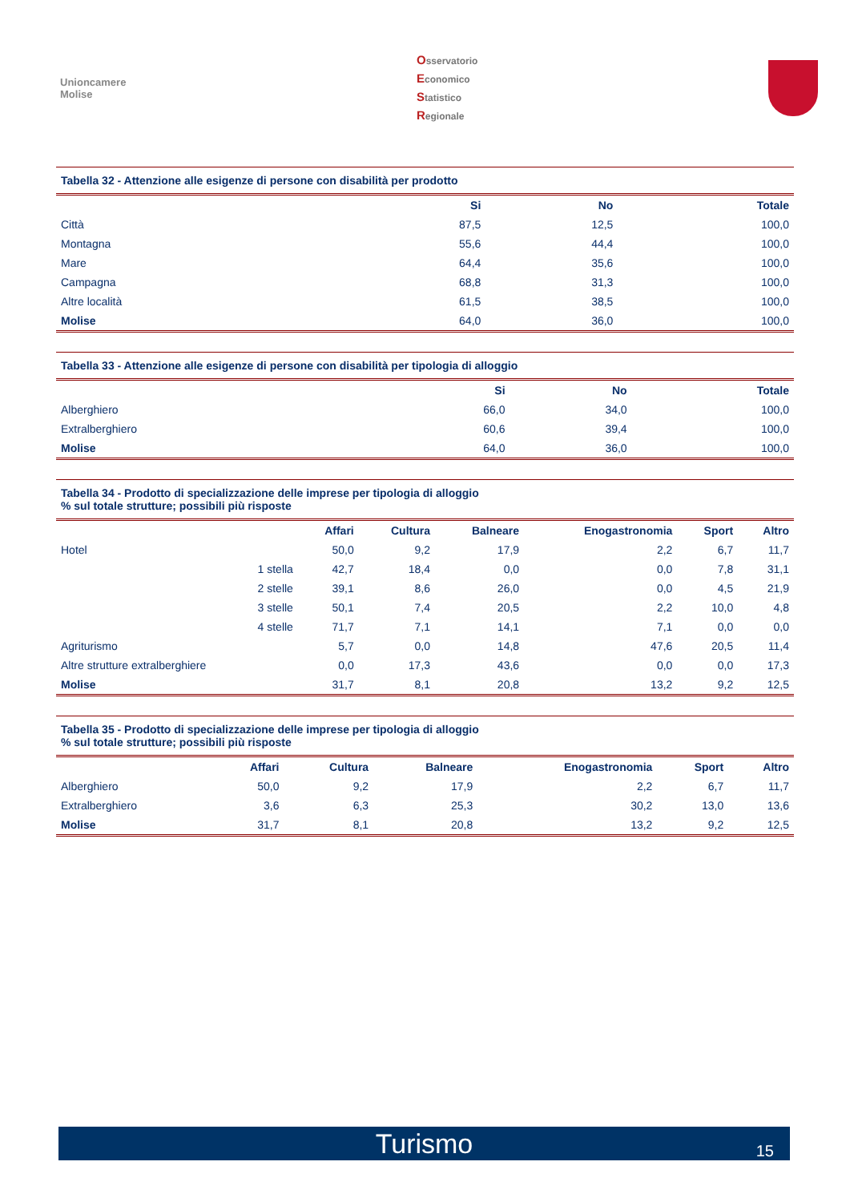Unioncamere
Molise
Osservatorio
Economico
Statistico
Regionale
Tabella 32 - Attenzione alle esigenze di persone con disabilità per prodotto
| | Si | No | Totale |
| --- | --- | --- | --- |
| Città | 87,5 | 12,5 | 100,0 |
| Montagna | 55,6 | 44,4 | 100,0 |
| Mare | 64,4 | 35,6 | 100,0 |
| Campagna | 68,8 | 31,3 | 100,0 |
| Altre località | 61,5 | 38,5 | 100,0 |
| Molise | 64,0 | 36,0 | 100,0 |
Tabella 33 - Attenzione alle esigenze di persone con disabilità per tipologia di alloggio
| | Si | No | Totale |
| --- | --- | --- | --- |
| Alberghiero | 66,0 | 34,0 | 100,0 |
| Extralberghiero | 60,6 | 39,4 | 100,0 |
| Molise | 64,0 | 36,0 | 100,0 |
Tabella 34 - Prodotto di specializzazione delle imprese per tipologia di alloggio
% sul totale strutture; possibili più risposte
| | | Affari | Cultura | Balneare | Enogastronomia | Sport | Altro |
| --- | --- | --- | --- | --- | --- | --- | --- |
| Hotel | | 50,0 | 9,2 | 17,9 | 2,2 | 6,7 | 11,7 |
| | 1 stella | 42,7 | 18,4 | 0,0 | 0,0 | 7,8 | 31,1 |
| | 2 stelle | 39,1 | 8,6 | 26,0 | 0,0 | 4,5 | 21,9 |
| | 3 stelle | 50,1 | 7,4 | 20,5 | 2,2 | 10,0 | 4,8 |
| | 4 stelle | 71,7 | 7,1 | 14,1 | 7,1 | 0,0 | 0,0 |
| Agriturismo | | 5,7 | 0,0 | 14,8 | 47,6 | 20,5 | 11,4 |
| Altre strutture extralberghiere | | 0,0 | 17,3 | 43,6 | 0,0 | 0,0 | 17,3 |
| Molise | | 31,7 | 8,1 | 20,8 | 13,2 | 9,2 | 12,5 |
Tabella 35 - Prodotto di specializzazione delle imprese per tipologia di alloggio
% sul totale strutture; possibili più risposte
| | Affari | Cultura | Balneare | Enogastronomia | Sport | Altro |
| --- | --- | --- | --- | --- | --- | --- |
| Alberghiero | 50,0 | 9,2 | 17,9 | 2,2 | 6,7 | 11,7 |
| Extralberghiero | 3,6 | 6,3 | 25,3 | 30,2 | 13,0 | 13,6 |
| Molise | 31,7 | 8,1 | 20,8 | 13,2 | 9,2 | 12,5 |
Turismo 15